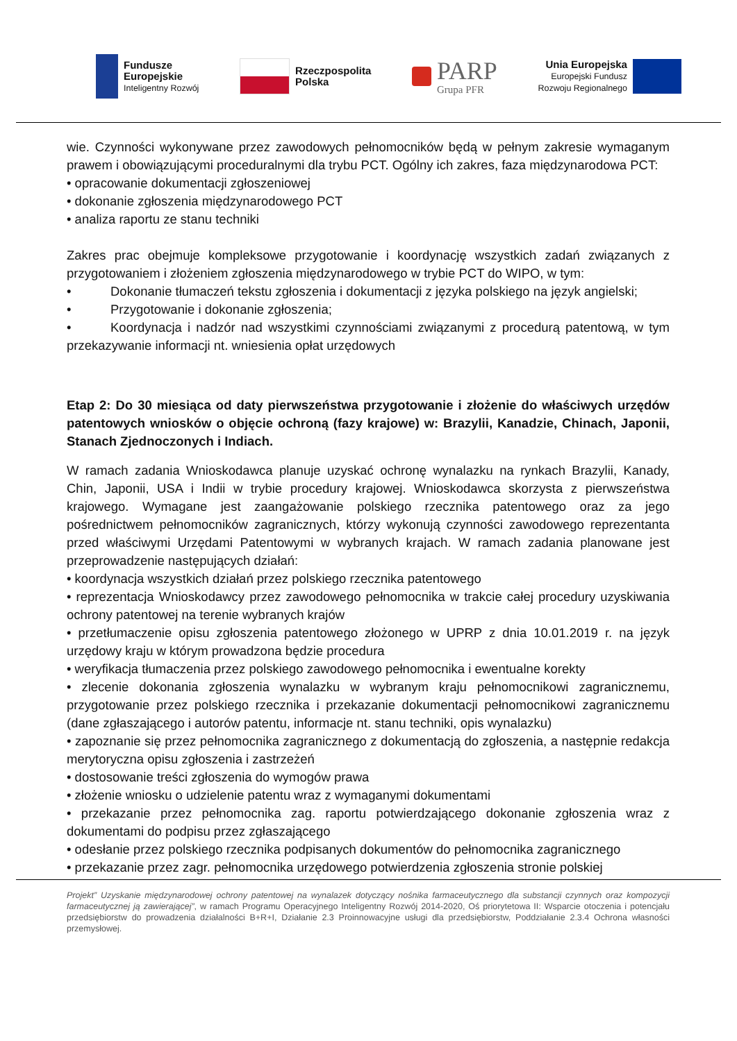Fundusze
Europejskie
Inteligentny Rozwój
Rzeczpospolita
Polska
PARP
Grupa PFR
Unia Europejska
Europejski Fundusz
Rozwoju Regionalnego
wie. Czynności wykonywane przez zawodowych pełnomocników będą w pełnym zakresie wymaganym prawem i obowiązującymi proceduralnymi dla trybu PCT. Ogólny ich zakres, faza międzynarodowa PCT:
• opracowanie dokumentacji zgłoszeniowej
• dokonanie zgłoszenia międzynarodowego PCT
• analiza raportu ze stanu techniki
Zakres prac obejmuje kompleksowe przygotowanie i koordynację wszystkich zadań związanych z przygotowaniem i złożeniem zgłoszenia międzynarodowego w trybie PCT do WIPO, w tym:
• Dokonanie tłumaczeń tekstu zgłoszenia i dokumentacji z języka polskiego na język angielski;
• Przygotowanie i dokonanie zgłoszenia;
• Koordynacja i nadzór nad wszystkimi czynnościami związanymi z procedurą patentową, w tym przekazywanie informacji nt. wniesienia opłat urzędowych
Etap 2: Do 30 miesiąca od daty pierwszeństwa przygotowanie i złożenie do właściwych urzędów patentowych wniosków o objęcie ochroną (fazy krajowe) w: Brazylii, Kanadzie, Chinach, Japonii, Stanach Zjednoczonych i Indiach.
W ramach zadania Wnioskodawca planuje uzyskać ochronę wynalazku na rynkach Brazylii, Kanady, Chin, Japonii, USA i Indii w trybie procedury krajowej. Wnioskodawca skorzysta z pierwszeństwa krajowego. Wymagane jest zaangażowanie polskiego rzecznika patentowego oraz za jego pośrednictwem pełnomocników zagranicznych, którzy wykonują czynności zawodowego reprezentanta przed właściwymi Urzędami Patentowymi w wybranych krajach. W ramach zadania planowane jest przeprowadzenie następujących działań:
• koordynacja wszystkich działań przez polskiego rzecznika patentowego
• reprezentacja Wnioskodawcy przez zawodowego pełnomocnika w trakcie całej procedury uzyskiwania ochrony patentowej na terenie wybranych krajów
• przetłumaczenie opisu zgłoszenia patentowego złożonego w UPRP z dnia 10.01.2019 r. na język urzędowy kraju w którym prowadzona będzie procedura
• weryfikacja tłumaczenia przez polskiego zawodowego pełnomocnika i ewentualne korekty
• zlecenie dokonania zgłoszenia wynalazku w wybranym kraju pełnomocnikowi zagranicznemu, przygotowanie przez polskiego rzecznika i przekazanie dokumentacji pełnomocnikowi zagranicznemu (dane zgłaszającego i autorów patentu, informacje nt. stanu techniki, opis wynalazku)
• zapoznanie się przez pełnomocnika zagranicznego z dokumentacją do zgłoszenia, a następnie redakcja merytoryczna opisu zgłoszenia i zastrzeżeń
• dostosowanie treści zgłoszenia do wymogów prawa
• złożenie wniosku o udzielenie patentu wraz z wymaganymi dokumentami
• przekazanie przez pełnomocnika zag. raportu potwierdzającego dokonanie zgłoszenia wraz z dokumentami do podpisu przez zgłaszającego
• odesłanie przez polskiego rzecznika podpisanych dokumentów do pełnomocnika zagranicznego
• przekazanie przez zagr. pełnomocnika urzędowego potwierdzenia zgłoszenia stronie polskiej
Projekt” Uzyskanie międzynarodowej ochrony patentowej na wynalazek dotyczący nośnika farmaceutycznego dla substancji czynnych oraz kompozycji farmaceutycznej ją zawierającej”, w ramach Programu Operacyjnego Inteligentny Rozwój 2014-2020, Oś priorytetowa II: Wsparcie otoczenia i potencjału przedsiębiorstw do prowadzenia działalności B+R+I, Działanie 2.3 Proinnowacyjne usługi dla przedsiębiorstw, Poddziałanie 2.3.4 Ochrona własności przemysłowej.